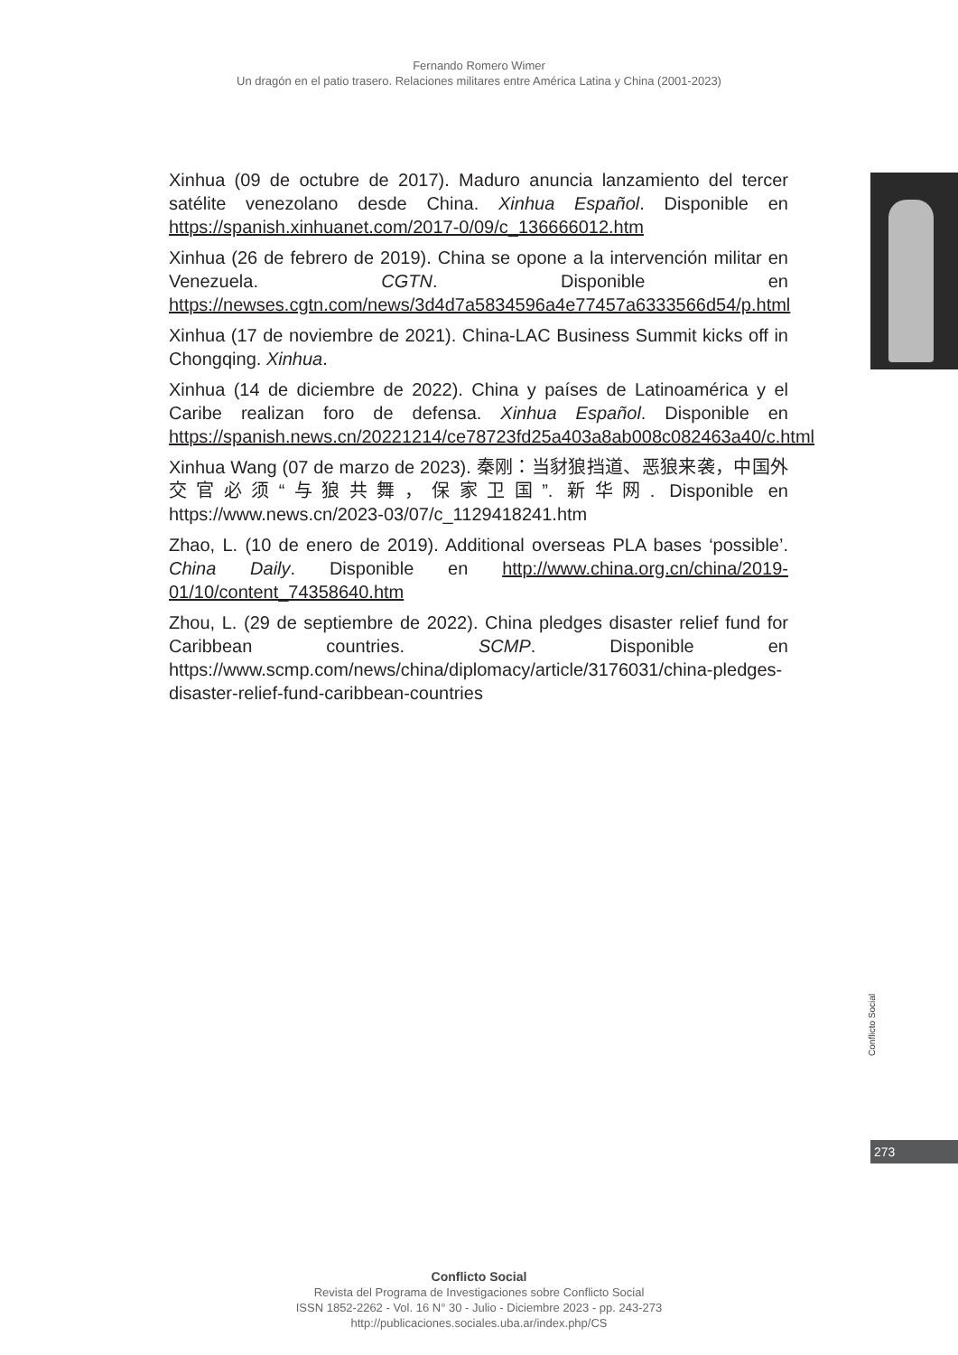Fernando Romero Wimer
Un dragón en el patio trasero. Relaciones militares entre América Latina y China (2001-2023)
Xinhua (09 de octubre de 2017). Maduro anuncia lanzamiento del tercer satélite venezolano desde China. Xinhua Español. Disponible en https://spanish.xinhuanet.com/2017-0/09/c_136666012.htm
Xinhua (26 de febrero de 2019). China se opone a la intervención militar en Venezuela. CGTN. Disponible en https://newses.cgtn.com/news/3d4d7a5834596a4e77457a6333566d54/p.html
Xinhua (17 de noviembre de 2021). China-LAC Business Summit kicks off in Chongqing. Xinhua.
Xinhua (14 de diciembre de 2022). China y países de Latinoamérica y el Caribe realizan foro de defensa. Xinhua Español. Disponible en https://spanish.news.cn/20221214/ce78723fd25a403a8ab008c082463a40/c.html
Xinhua Wang (07 de marzo de 2023). 秦刚：当豺狼挡道、恶狼来袭，中国外交官必须“与狼共舞，保家卫国”. 新华网. Disponible en https://www.news.cn/2023-03/07/c_1129418241.htm
Zhao, L. (10 de enero de 2019). Additional overseas PLA bases ‘possible’. China Daily. Disponible en http://www.china.org.cn/china/2019-01/10/content_74358640.htm
Zhou, L. (29 de septiembre de 2022). China pledges disaster relief fund for Caribbean countries. SCMP. Disponible en https://www.scmp.com/news/china/diplomacy/article/3176031/china-pledges-disaster-relief-fund-caribbean-countries
Conflicto Social
273
Conflicto Social
Revista del Programa de Investigaciones sobre Conflicto Social
ISSN 1852-2262 - Vol. 16 N° 30 - Julio - Diciembre 2023 - pp. 243-273
http://publicaciones.sociales.uba.ar/index.php/CS